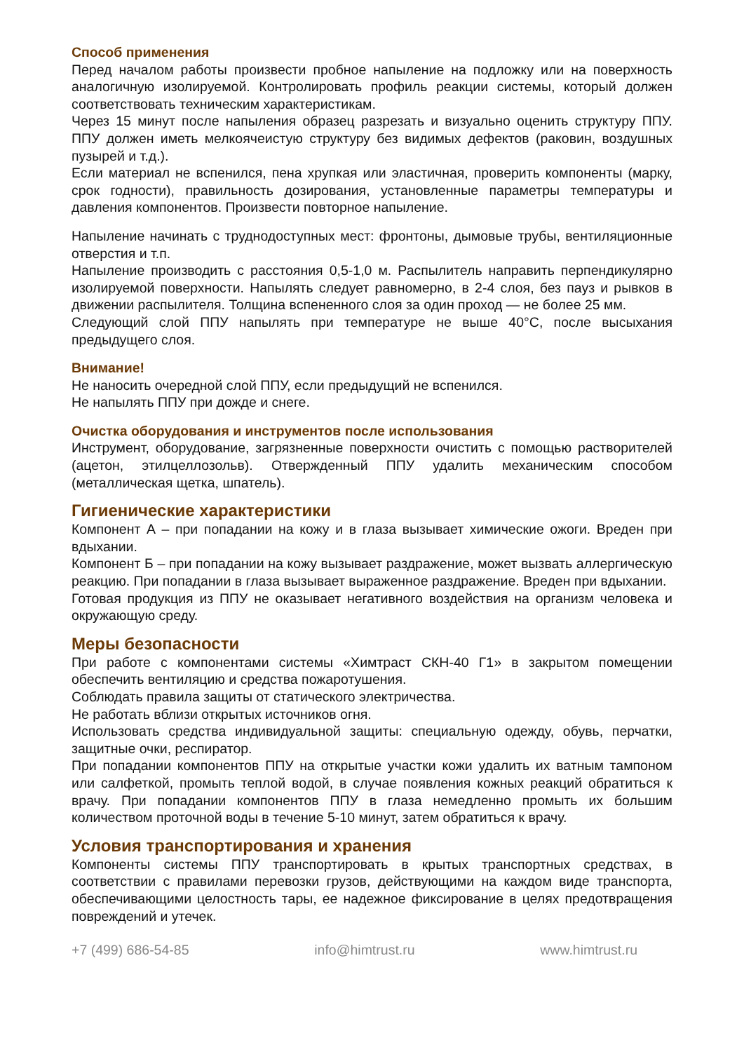Способ применения
Перед началом работы произвести пробное напыление на подложку или на поверхность аналогичную изолируемой. Контролировать профиль реакции системы, который должен соответствовать техническим характеристикам.
Через 15 минут после напыления образец разрезать и визуально оценить структуру ППУ. ППУ должен иметь мелкоячеистую структуру без видимых дефектов (раковин, воздушных пузырей и т.д.).
Если материал не вспенился, пена хрупкая или эластичная, проверить компоненты (марку, срок годности), правильность дозирования, установленные параметры температуры и давления компонентов. Произвести повторное напыление.
Напыление начинать с труднодоступных мест: фронтоны, дымовые трубы, вентиляционные отверстия и т.п.
Напыление производить с расстояния 0,5-1,0 м. Распылитель направить перпендикулярно изолируемой поверхности. Напылять следует равномерно, в 2-4 слоя, без пауз и рывков в движении распылителя. Толщина вспененного слоя за один проход — не более 25 мм.
Следующий слой ППУ напылять при температуре не выше 40°С, после высыхания предыдущего слоя.
Внимание!
Не наносить очередной слой ППУ, если предыдущий не вспенился.
Не напылять ППУ при дожде и снеге.
Очистка оборудования и инструментов после использования
Инструмент, оборудование, загрязненные поверхности очистить с помощью растворителей (ацетон, этилцеллозольв). Отвержденный ППУ удалить механическим способом (металлическая щетка, шпатель).
Гигиенические характеристики
Компонент А – при попадании на кожу и в глаза вызывает химические ожоги. Вреден при вдыхании.
Компонент Б – при попадании на кожу вызывает раздражение, может вызвать аллергическую реакцию. При попадании в глаза вызывает выраженное раздражение. Вреден при вдыхании.
Готовая продукция из ППУ не оказывает негативного воздействия на организм человека и окружающую среду.
Меры безопасности
При работе с компонентами системы «Химтраст СКН-40 Г1» в закрытом помещении обеспечить вентиляцию и средства пожаротушения.
Соблюдать правила защиты от статического электричества.
Не работать вблизи открытых источников огня.
Использовать средства индивидуальной защиты: специальную одежду, обувь, перчатки, защитные очки, респиратор.
При попадании компонентов ППУ на открытые участки кожи удалить их ватным тампоном или салфеткой, промыть теплой водой, в случае появления кожных реакций обратиться к врачу. При попадании компонентов ППУ в глаза немедленно промыть их большим количеством проточной воды в течение 5-10 минут, затем обратиться к врачу.
Условия транспортирования и хранения
Компоненты системы ППУ транспортировать в крытых транспортных средствах, в соответствии с правилами перевозки грузов, действующими на каждом виде транспорта, обеспечивающими целостность тары, ее надежное фиксирование в целях предотвращения повреждений и утечек.
+7 (499) 686-54-85 info@himtrust.ru www.himtrust.ru